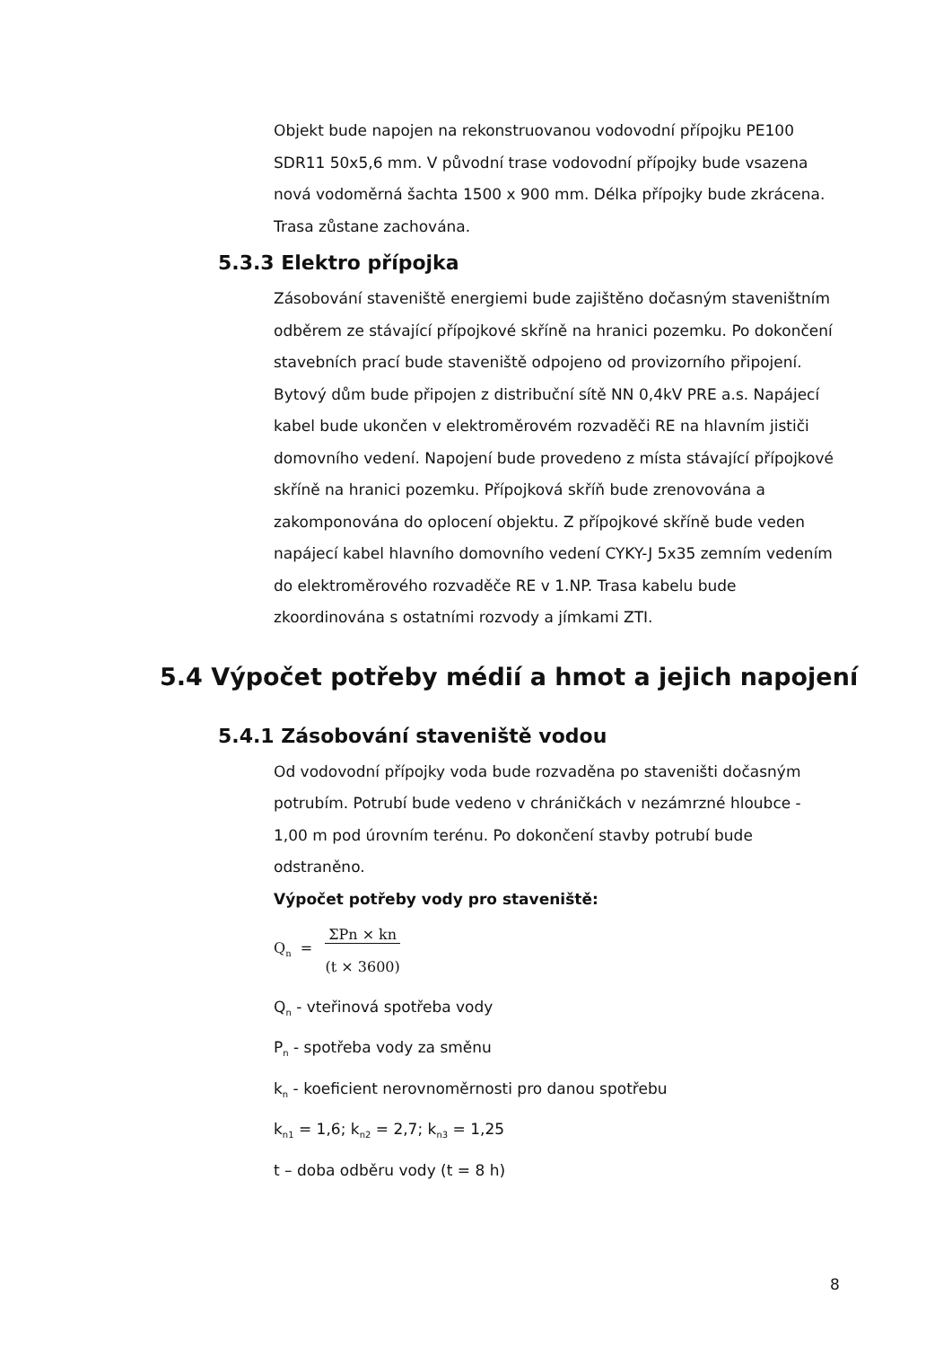Objekt bude napojen na rekonstruovanou vodovodní přípojku PE100 SDR11 50x5,6 mm. V původní trase vodovodní přípojky bude vsazena nová vodoměrná šachta 1500 x 900 mm. Délka přípojky bude zkrácena. Trasa zůstane zachována.
5.3.3 Elektro přípojka
Zásobování staveniště energiemi bude zajištěno dočasným staveništním odběrem ze stávající přípojkové skříně na hranici pozemku. Po dokončení stavebních prací bude staveniště odpojeno od provizorního připojení.
Bytový dům bude připojen z distribuční sítě NN 0,4kV PRE a.s. Napájecí kabel bude ukončen v elektroměrovém rozvaděči RE na hlavním jističi domovního vedení. Napojení bude provedeno z místa stávající přípojkové skříně na hranici pozemku. Přípojková skříň bude zrenovována a zakomponována do oplocení objektu. Z přípojkové skříně bude veden napájecí kabel hlavního domovního vedení CYKY-J 5x35 zemním vedením do elektroměrového rozvaděče RE v 1.NP. Trasa kabelu bude zkoordinována s ostatními rozvody a jímkami ZTI.
5.4 Výpočet potřeby médií a hmot a jejich napojení
5.4.1 Zásobování staveniště vodou
Od vodovodní přípojky voda bude rozvaděna po staveništi dočasným potrubím. Potrubí bude vedeno v chráničkách v nezámrzné hloubce - 1,00 m pod úrovním terénu. Po dokončení stavby potrubí bude odstraněno.
Výpočet potřeby vody pro staveniště:
Q<sub>n</sub> = ΣPn × kn
(t × 3600)
Q<sub>n</sub> - vteřinová spotřeba vody
P<sub>n</sub> - spotřeba vody za směnu
k<sub>n</sub> - koeficient nerovnoměrnosti pro danou spotřebu
k<sub>n1</sub> = 1,6; k<sub>n2</sub> = 2,7; k<sub>n3</sub> = 1,25
t – doba odběru vody (t = 8 h)
8